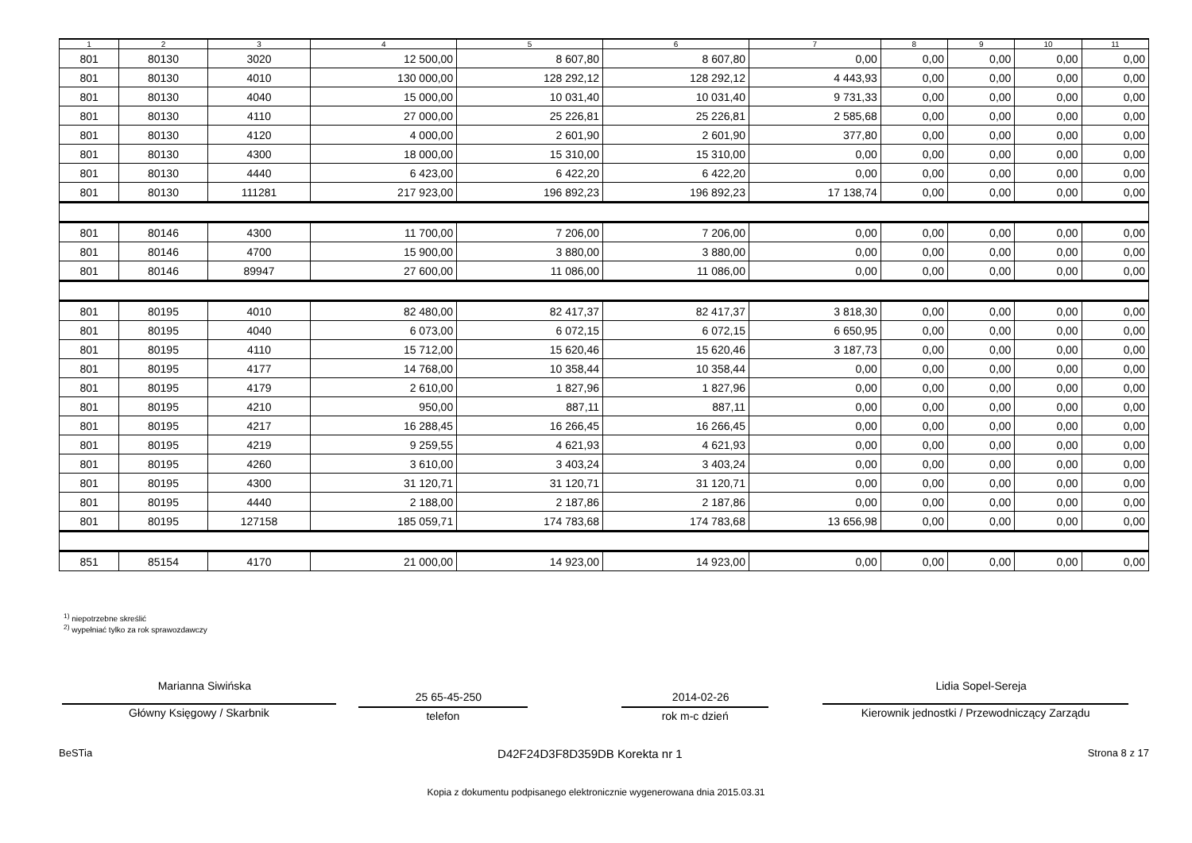| 1 | 2 | 3 | 4 | 5 | 6 | 7 | 8 | 9 | 10 | 11 |
| --- | --- | --- | --- | --- | --- | --- | --- | --- | --- | --- |
| 801 | 80130 | 3020 | 12 500,00 | 8 607,80 | 8 607,80 | 0,00 | 0,00 | 0,00 | 0,00 | 0,00 |
| 801 | 80130 | 4010 | 130 000,00 | 128 292,12 | 128 292,12 | 4 443,93 | 0,00 | 0,00 | 0,00 | 0,00 |
| 801 | 80130 | 4040 | 15 000,00 | 10 031,40 | 10 031,40 | 9 731,33 | 0,00 | 0,00 | 0,00 | 0,00 |
| 801 | 80130 | 4110 | 27 000,00 | 25 226,81 | 25 226,81 | 2 585,68 | 0,00 | 0,00 | 0,00 | 0,00 |
| 801 | 80130 | 4120 | 4 000,00 | 2 601,90 | 2 601,90 | 377,80 | 0,00 | 0,00 | 0,00 | 0,00 |
| 801 | 80130 | 4300 | 18 000,00 | 15 310,00 | 15 310,00 | 0,00 | 0,00 | 0,00 | 0,00 | 0,00 |
| 801 | 80130 | 4440 | 6 423,00 | 6 422,20 | 6 422,20 | 0,00 | 0,00 | 0,00 | 0,00 | 0,00 |
| 801 | 80130 | 111281 | 217 923,00 | 196 892,23 | 196 892,23 | 17 138,74 | 0,00 | 0,00 | 0,00 | 0,00 |
| 801 | 80146 | 4300 | 11 700,00 | 7 206,00 | 7 206,00 | 0,00 | 0,00 | 0,00 | 0,00 | 0,00 |
| 801 | 80146 | 4700 | 15 900,00 | 3 880,00 | 3 880,00 | 0,00 | 0,00 | 0,00 | 0,00 | 0,00 |
| 801 | 80146 | 89947 | 27 600,00 | 11 086,00 | 11 086,00 | 0,00 | 0,00 | 0,00 | 0,00 | 0,00 |
| 801 | 80195 | 4010 | 82 480,00 | 82 417,37 | 82 417,37 | 3 818,30 | 0,00 | 0,00 | 0,00 | 0,00 |
| 801 | 80195 | 4040 | 6 073,00 | 6 072,15 | 6 072,15 | 6 650,95 | 0,00 | 0,00 | 0,00 | 0,00 |
| 801 | 80195 | 4110 | 15 712,00 | 15 620,46 | 15 620,46 | 3 187,73 | 0,00 | 0,00 | 0,00 | 0,00 |
| 801 | 80195 | 4177 | 14 768,00 | 10 358,44 | 10 358,44 | 0,00 | 0,00 | 0,00 | 0,00 | 0,00 |
| 801 | 80195 | 4179 | 2 610,00 | 1 827,96 | 1 827,96 | 0,00 | 0,00 | 0,00 | 0,00 | 0,00 |
| 801 | 80195 | 4210 | 950,00 | 887,11 | 887,11 | 0,00 | 0,00 | 0,00 | 0,00 | 0,00 |
| 801 | 80195 | 4217 | 16 288,45 | 16 266,45 | 16 266,45 | 0,00 | 0,00 | 0,00 | 0,00 | 0,00 |
| 801 | 80195 | 4219 | 9 259,55 | 4 621,93 | 4 621,93 | 0,00 | 0,00 | 0,00 | 0,00 | 0,00 |
| 801 | 80195 | 4260 | 3 610,00 | 3 403,24 | 3 403,24 | 0,00 | 0,00 | 0,00 | 0,00 | 0,00 |
| 801 | 80195 | 4300 | 31 120,71 | 31 120,71 | 31 120,71 | 0,00 | 0,00 | 0,00 | 0,00 | 0,00 |
| 801 | 80195 | 4440 | 2 188,00 | 2 187,86 | 2 187,86 | 0,00 | 0,00 | 0,00 | 0,00 | 0,00 |
| 801 | 80195 | 127158 | 185 059,71 | 174 783,68 | 174 783,68 | 13 656,98 | 0,00 | 0,00 | 0,00 | 0,00 |
| 851 | 85154 | 4170 | 21 000,00 | 14 923,00 | 14 923,00 | 0,00 | 0,00 | 0,00 | 0,00 | 0,00 |
<sup>1)</sup> niepotrzebne skreślić
<sup>2)</sup> wypełniać tylko za rok sprawozdawczy
Marianna Siwińska
Główny Księgowy / Skarbnik
25 65-45-250
telefon
2014-02-26
rok m-c dzień
Lidia Sopel-Sereja
Kierownik jednostki / Przewodniczący Zarządu
BeSTia D42F24D3F8D359DB Korekta nr 1 Strona 8 z 17
Kopia z dokumentu podpisanego elektronicznie wygenerowana dnia 2015.03.31